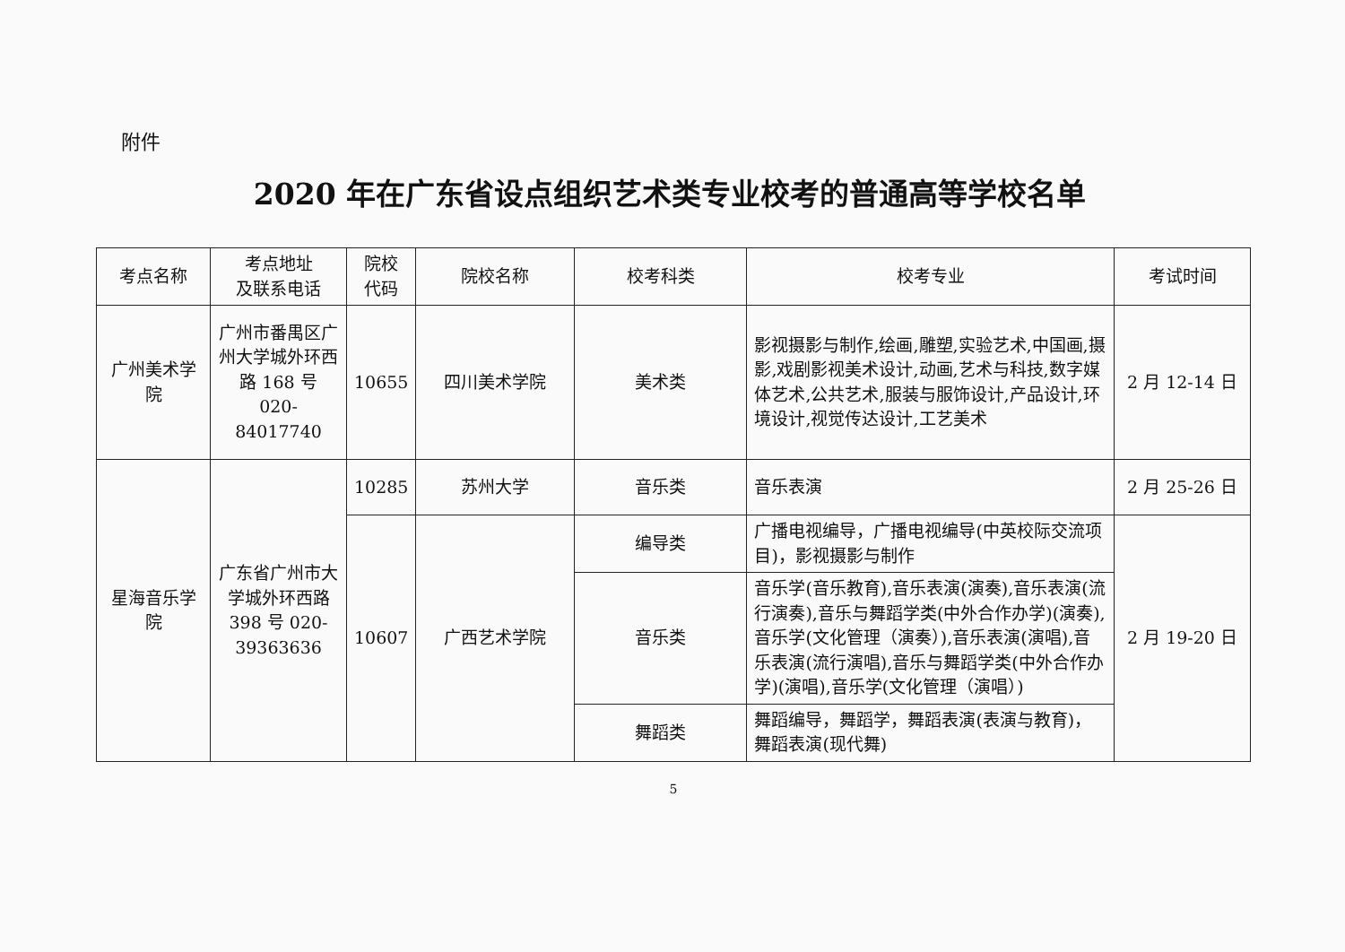附件
2020 年在广东省设点组织艺术类专业校考的普通高等学校名单
| 考点名称 | 考点地址 及联系电话 | 院校 代码 | 院校名称 | 校考科类 | 校考专业 | 考试时间 |
| --- | --- | --- | --- | --- | --- | --- |
| 广州美术学院 | 广州市番禺区广州大学城外环西路 168 号 020-84017740 | 10655 | 四川美术学院 | 美术类 | 影视摄影与制作,绘画,雕塑,实验艺术,中国画,摄影,戏剧影视美术设计,动画,艺术与科技,数字媒体艺术,公共艺术,服装与服饰设计,产品设计,环境设计,视觉传达设计,工艺美术 | 2 月 12-14 日 |
| 星海音乐学院 | 广东省广州市大学城外环西路 398 号 020-39363636 | 10285 | 苏州大学 | 音乐类 | 音乐表演 | 2 月 25-26 日 |
| | | 10607 | 广西艺术学院 | 编导类 | 广播电视编导，广播电视编导(中英校际交流项目)，影视摄影与制作 | 2 月 19-20 日 |
| | | | | 音乐类 | 音乐学(音乐教育),音乐表演(演奏),音乐表演(流行演奏),音乐与舞蹈学类(中外合作办学)(演奏),音乐学(文化管理（演奏）),音乐表演(演唱),音乐表演(流行演唱),音乐与舞蹈学类(中外合作办学)(演唱),音乐学(文化管理（演唱）) | |
| | | | | 舞蹈类 | 舞蹈编导，舞蹈学，舞蹈表演(表演与教育)，舞蹈表演(现代舞) | |
5